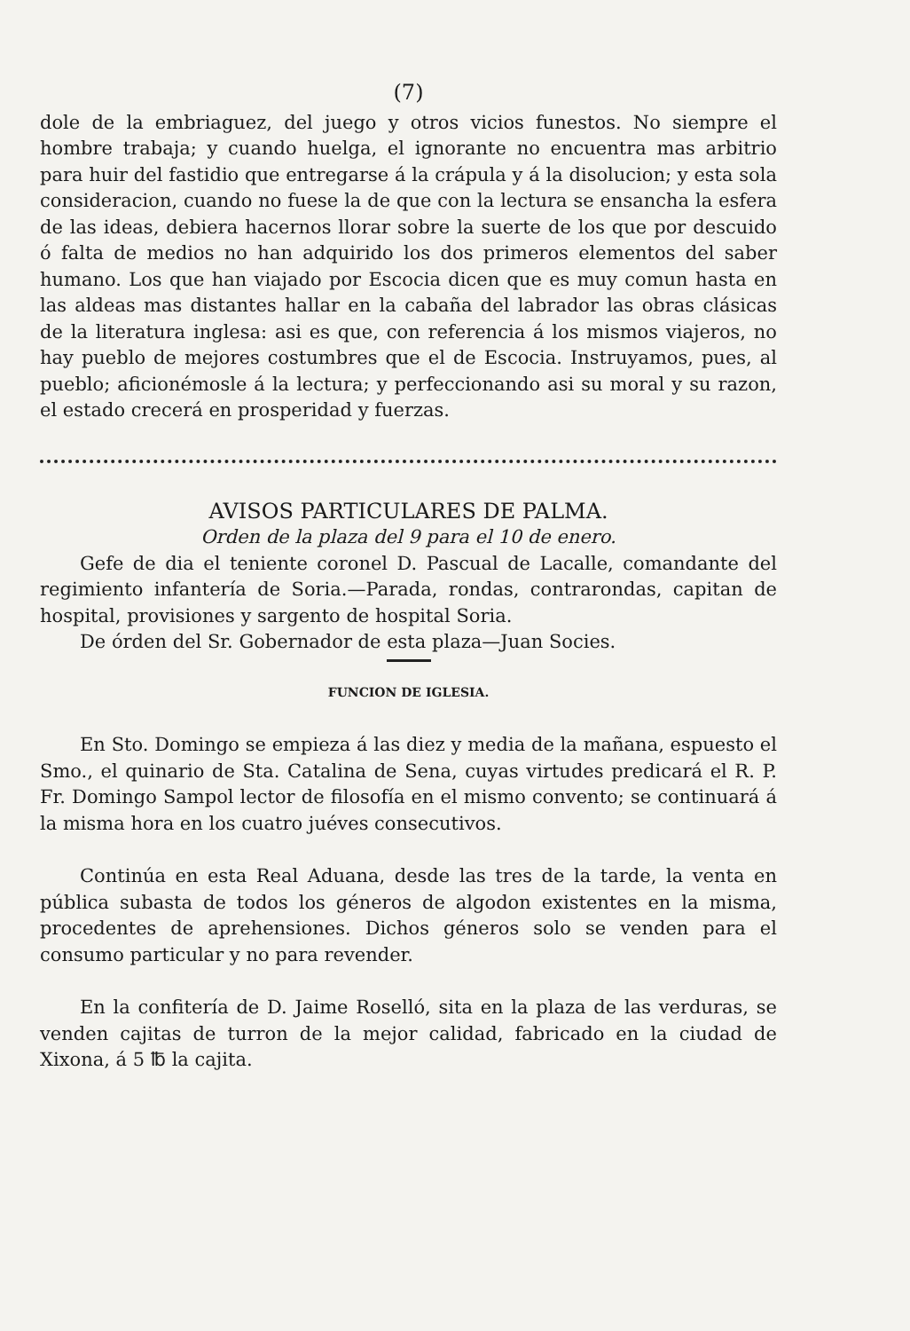(7)
dole de la embriaguez, del juego y otros vicios funestos. No siempre el hombre trabaja; y cuando huelga, el ignorante no encuentra mas arbitrio para huir del fastidio que entregarse á la crápula y á la disolucion; y esta sola consideracion, cuando no fuese la de que con la lectura se ensancha la esfera de las ideas, debiera hacernos llorar sobre la suerte de los que por descuido ó falta de medios no han adquirido los dos primeros elementos del saber humano. Los que han viajado por Escocia dicen que es muy comun hasta en las aldeas mas distantes hallar en la cabaña del labrador las obras clásicas de la literatura inglesa: asi es que, con referencia á los mismos viajeros, no hay pueblo de mejores costumbres que el de Escocia. Instruyamos, pues, al pueblo; aficionémosle á la lectura; y perfeccionando asi su moral y su razon, el estado crecerá en prosperidad y fuerzas.
AVISOS PARTICULARES DE PALMA.
Orden de la plaza del 9 para el 10 de enero.
Gefe de dia el teniente coronel D. Pascual de Lacalle, comandante del regimiento infantería de Soria.—Parada, rondas, contrarondas, capitan de hospital, provisiones y sargento de hospital Soria.
De órden del Sr. Gobernador de esta plaza—Juan Socies.
FUNCION DE IGLESIA.
En Sto. Domingo se empieza á las diez y media de la mañana, espuesto el Smo., el quinario de Sta. Catalina de Sena, cuyas virtudes predicará el R. P. Fr. Domingo Sampol lector de filosofía en el mismo convento; se continuará á la misma hora en los cuatro juéves consecutivos.
Continúa en esta Real Aduana, desde las tres de la tarde, la venta en pública subasta de todos los géneros de algodon existentes en la misma, procedentes de aprehensiones. Dichos géneros solo se venden para el consumo particular y no para revender.
En la confitería de D. Jaime Roselló, sita en la plaza de las verduras, se venden cajitas de turron de la mejor calidad, fabricado en la ciudad de Xixona, á 5 ℔ la cajita.